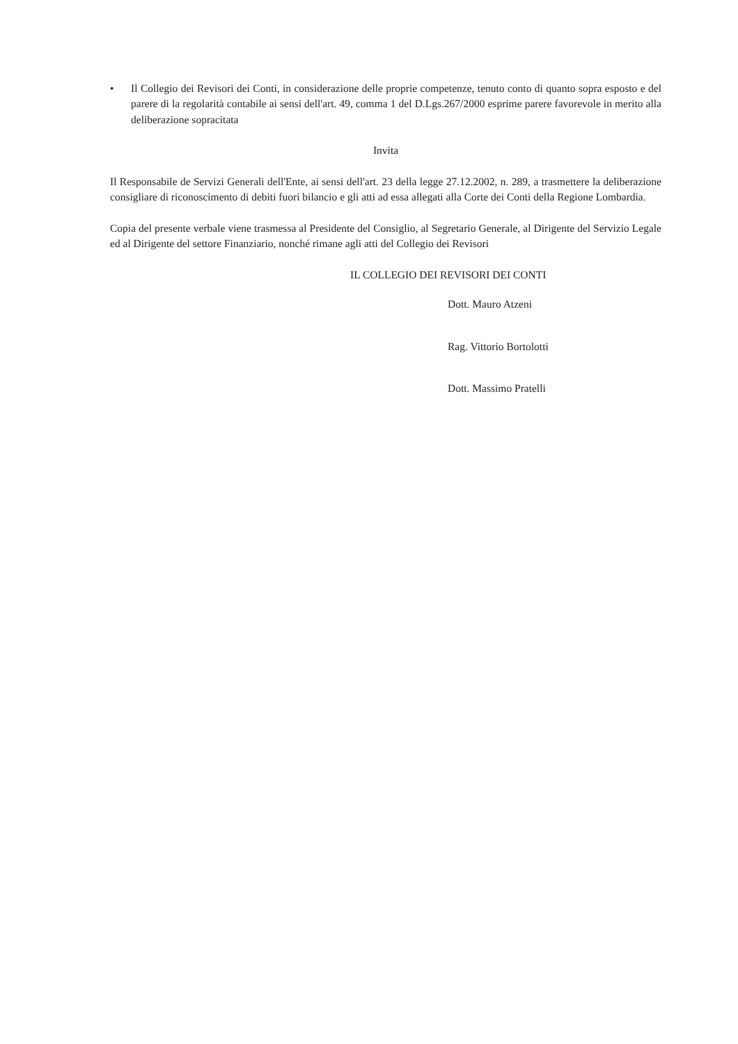• Il Collegio dei Revisori dei Conti, in considerazione delle proprie competenze, tenuto conto di quanto sopra esposto e del parere di la regolarità contabile ai sensi dell'art. 49, comma 1 del D.Lgs.267/2000 esprime parere favorevole in merito alla deliberazione sopracitata
Invita
Il Responsabile de Servizi Generali dell'Ente, ai sensi dell'art. 23 della legge 27.12.2002, n. 289, a trasmettere la deliberazione consigliare di riconoscimento di debiti fuori bilancio e gli atti ad essa allegati alla Corte dei Conti della Regione Lombardia.
Copia del presente verbale viene trasmessa al Presidente del Consiglio, al Segretario Generale, al Dirigente del Servizio Legale ed al Dirigente del settore Finanziario, nonché rimane agli atti del Collegio dei Revisori
IL COLLEGIO DEI REVISORI DEI CONTI
Dott. Mauro Atzeni
Rag. Vittorio Bortolotti
Dott. Massimo Pratelli